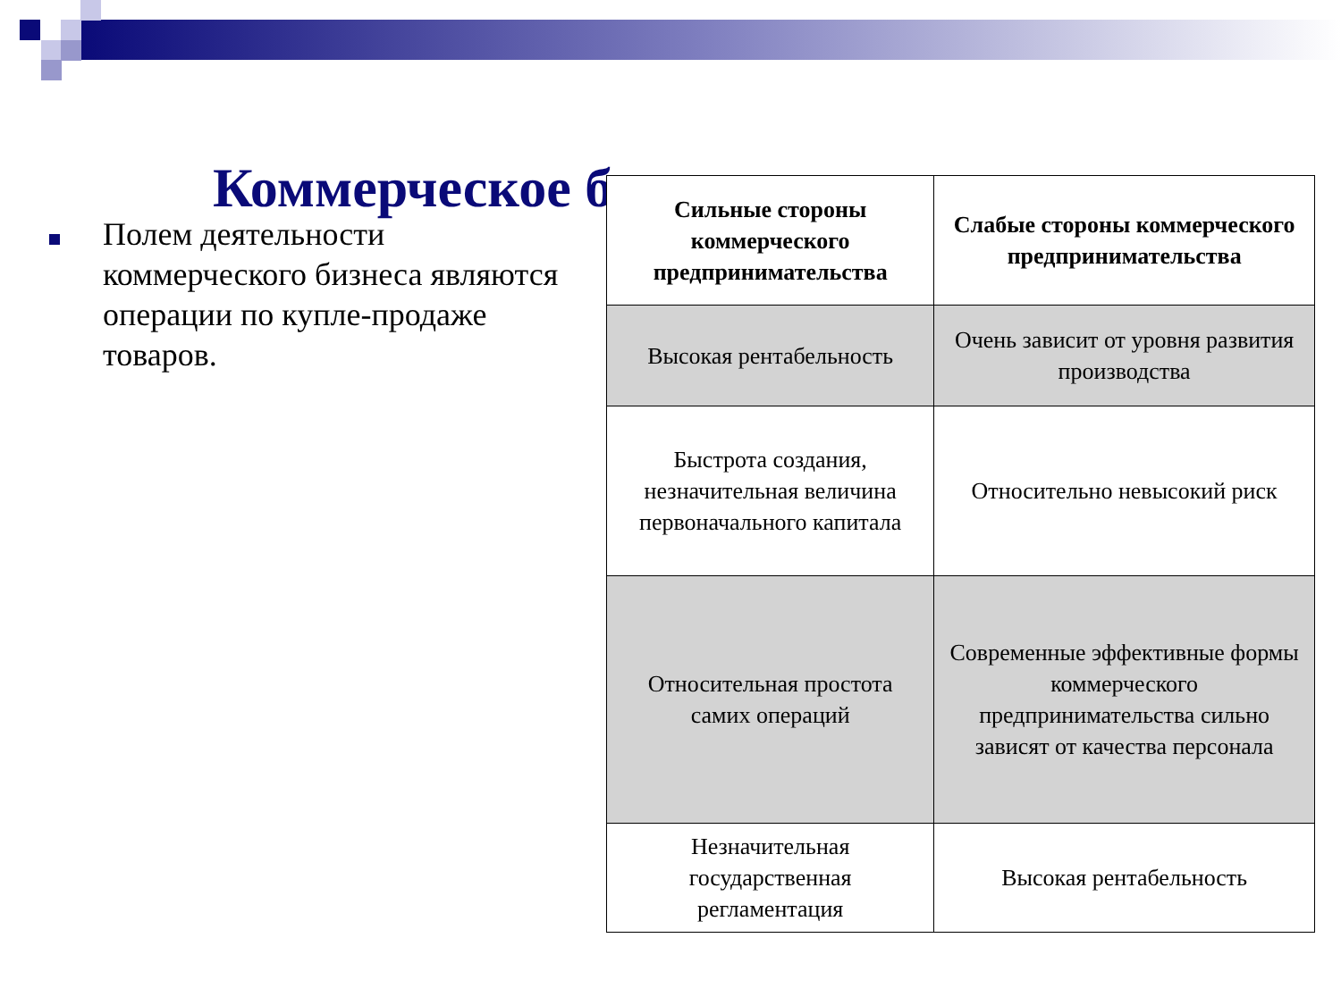Коммерческое б
Полем деятельности коммерческого бизнеса являются операции по купле-продаже товаров.
| Сильные стороны коммерческого предпринимательства | Слабые стороны коммерческого предпринимательства |
| --- | --- |
| Высокая рентабельность | Очень зависит от уровня развития производства |
| Быстрота создания, незначительная величина первоначального капитала | Относительно невысокий риск |
| Относительная простота самих операций | Современные эффективные формы коммерческого предпринимательства сильно зависят от качества персонала |
| Незначительная государственная регламентация | Высокая рентабельность |